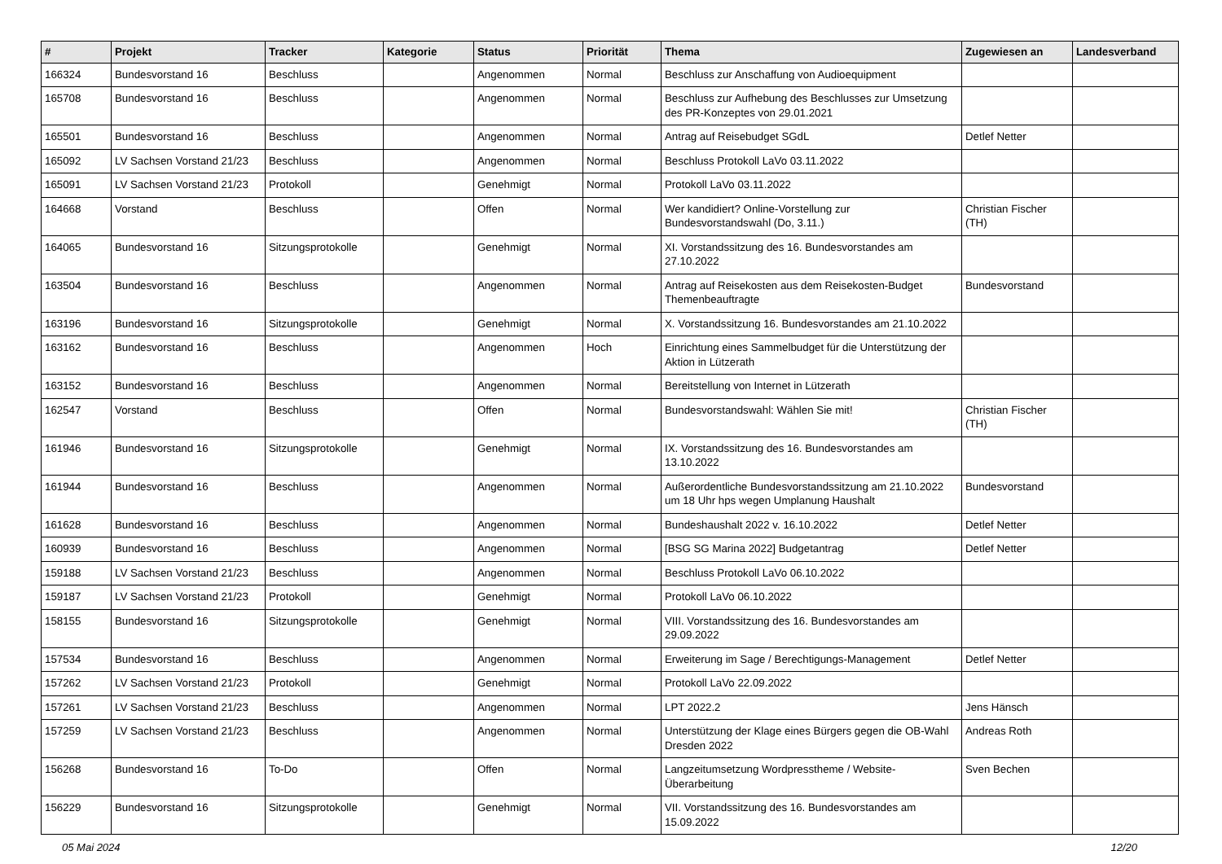| # | Projekt | Tracker | Kategorie | Status | Priorität | Thema | Zugewiesen an | Landesverband |
| --- | --- | --- | --- | --- | --- | --- | --- | --- |
| 166324 | Bundesvorstand 16 | Beschluss | | Angenommen | Normal | Beschluss zur Anschaffung von Audioequipment | | |
| 165708 | Bundesvorstand 16 | Beschluss | | Angenommen | Normal | Beschluss zur Aufhebung des Beschlusses zur Umsetzung des PR-Konzeptes von 29.01.2021 | | |
| 165501 | Bundesvorstand 16 | Beschluss | | Angenommen | Normal | Antrag auf Reisebudget SGdL | Detlef Netter | |
| 165092 | LV Sachsen Vorstand 21/23 | Beschluss | | Angenommen | Normal | Beschluss Protokoll LaVo 03.11.2022 | | |
| 165091 | LV Sachsen Vorstand 21/23 | Protokoll | | Genehmigt | Normal | Protokoll LaVo 03.11.2022 | | |
| 164668 | Vorstand | Beschluss | | Offen | Normal | Wer kandidiert? Online-Vorstellung zur Bundesvorstandswahl (Do, 3.11.) | Christian Fischer (TH) | |
| 164065 | Bundesvorstand 16 | Sitzungsprotokolle | | Genehmigt | Normal | XI. Vorstandssitzung des 16. Bundesvorstandes am 27.10.2022 | | |
| 163504 | Bundesvorstand 16 | Beschluss | | Angenommen | Normal | Antrag auf Reisekosten aus dem Reisekosten-Budget Themenbeauftragte | Bundesvorstand | |
| 163196 | Bundesvorstand 16 | Sitzungsprotokolle | | Genehmigt | Normal | X. Vorstandssitzung 16. Bundesvorstandes am 21.10.2022 | | |
| 163162 | Bundesvorstand 16 | Beschluss | | Angenommen | Hoch | Einrichtung eines Sammelbudget für die Unterstützung der Aktion in Lützerath | | |
| 163152 | Bundesvorstand 16 | Beschluss | | Angenommen | Normal | Bereitstellung von Internet in Lützerath | | |
| 162547 | Vorstand | Beschluss | | Offen | Normal | Bundesvorstandswahl: Wählen Sie mit! | Christian Fischer (TH) | |
| 161946 | Bundesvorstand 16 | Sitzungsprotokolle | | Genehmigt | Normal | IX. Vorstandssitzung des 16. Bundesvorstandes am 13.10.2022 | | |
| 161944 | Bundesvorstand 16 | Beschluss | | Angenommen | Normal | Außerordentliche Bundesvorstandssitzung am 21.10.2022 um 18 Uhr hps wegen Umplanung Haushalt | Bundesvorstand | |
| 161628 | Bundesvorstand 16 | Beschluss | | Angenommen | Normal | Bundeshaushalt 2022 v. 16.10.2022 | Detlef Netter | |
| 160939 | Bundesvorstand 16 | Beschluss | | Angenommen | Normal | [BSG SG Marina 2022] Budgetantrag | Detlef Netter | |
| 159188 | LV Sachsen Vorstand 21/23 | Beschluss | | Angenommen | Normal | Beschluss Protokoll LaVo 06.10.2022 | | |
| 159187 | LV Sachsen Vorstand 21/23 | Protokoll | | Genehmigt | Normal | Protokoll LaVo 06.10.2022 | | |
| 158155 | Bundesvorstand 16 | Sitzungsprotokolle | | Genehmigt | Normal | VIII. Vorstandssitzung des 16. Bundesvorstandes am 29.09.2022 | | |
| 157534 | Bundesvorstand 16 | Beschluss | | Angenommen | Normal | Erweiterung im Sage / Berechtigungs-Management | Detlef Netter | |
| 157262 | LV Sachsen Vorstand 21/23 | Protokoll | | Genehmigt | Normal | Protokoll LaVo 22.09.2022 | | |
| 157261 | LV Sachsen Vorstand 21/23 | Beschluss | | Angenommen | Normal | LPT 2022.2 | Jens Hänsch | |
| 157259 | LV Sachsen Vorstand 21/23 | Beschluss | | Angenommen | Normal | Unterstützung der Klage eines Bürgers gegen die OB-Wahl Dresden 2022 | Andreas Roth | |
| 156268 | Bundesvorstand 16 | To-Do | | Offen | Normal | Langzeitumsetzung Wordpresstheme / Website-Überarbeitung | Sven Bechen | |
| 156229 | Bundesvorstand 16 | Sitzungsprotokolle | | Genehmigt | Normal | VII. Vorstandssitzung des 16. Bundesvorstandes am 15.09.2022 | | |
05 Mai 2024 12/20